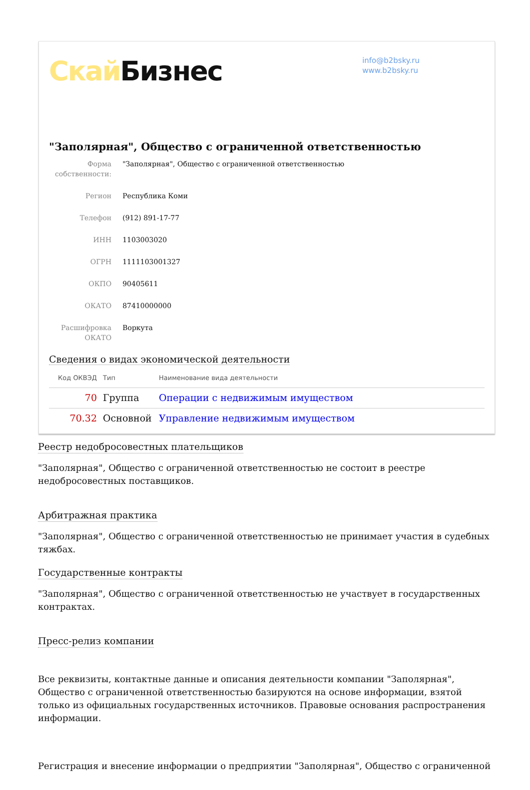Скай Бизнес
info@b2bsky.ru
www.b2bsky.ru
"Заполярная", Общество с ограниченной ответственностью
| Форма собственности: | "Заполярная", Общество с ограниченной ответственностью |
| Регион | Республика Коми |
| Телефон | (912) 891-17-77 |
| ИНН | 1103003020 |
| ОГРН | 1111103001327 |
| ОКПО | 90405611 |
| ОКАТО | 87410000000 |
| Расшифровка ОКАТО | Воркута |
Сведения о видах экономической деятельности
| Код ОКВЭД | Тип | Наименование вида деятельности |
| --- | --- | --- |
| 70 | Группа | Операции с недвижимым имуществом |
| 70.32 | Основной | Управление недвижимым имуществом |
Реестр недобросовестных плательщиков
"Заполярная", Общество с ограниченной ответственностью не состоит в реестре недобросовестных поставщиков.
Арбитражная практика
"Заполярная", Общество с ограниченной ответственностью не принимает участия в судебных тяжбах.
Государственные контракты
"Заполярная", Общество с ограниченной ответственностью не участвует в государственных контрактах.
Пресс-релиз компании
Все реквизиты, контактные данные и описания деятельности компании "Заполярная", Общество с ограниченной ответственностью базируются на основе информации, взятой только из официальных государственных источников. Правовые основания распространения информации.
Регистрация и внесение информации о предприятии "Заполярная", Общество с ограниченной